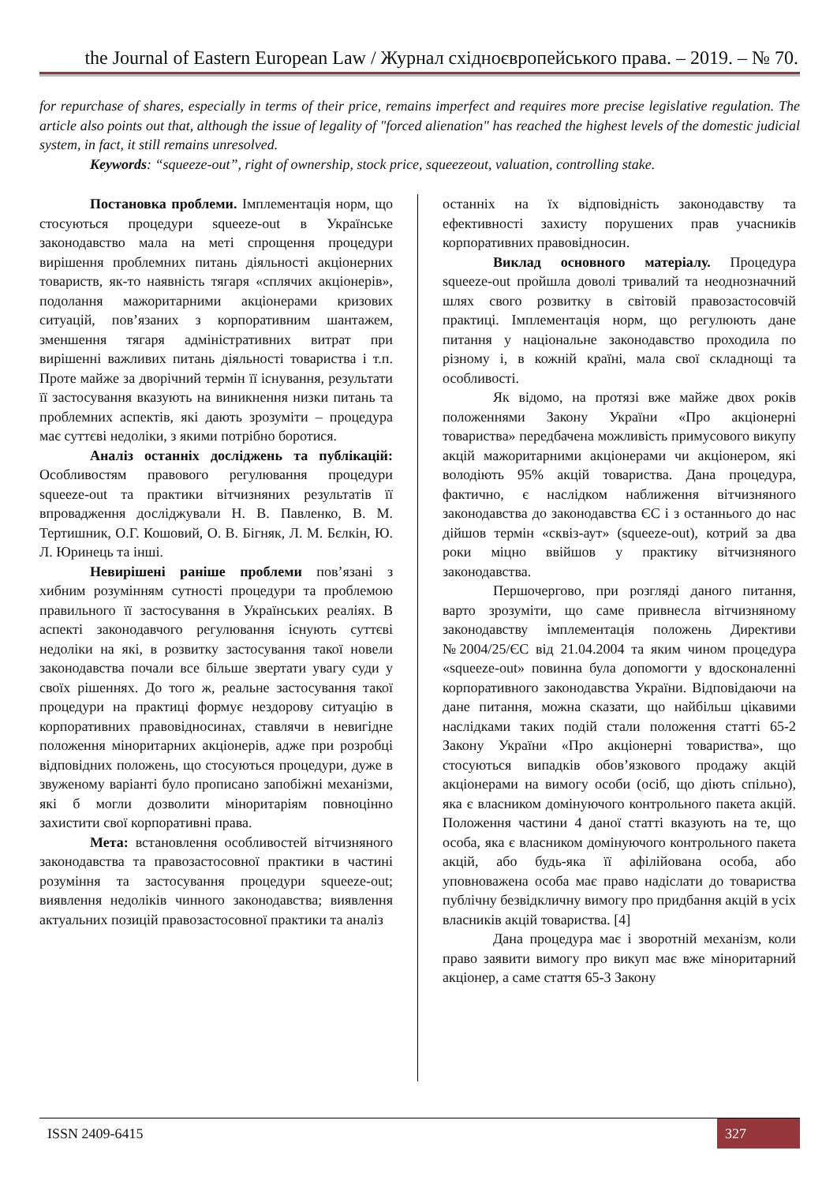the Journal of Eastern European Law / Журнал східноєвропейського права. – 2019. – № 70.
for repurchase of shares, especially in terms of their price, remains imperfect and requires more precise legislative regulation. The article also points out that, although the issue of legality of "forced alienation" has reached the highest levels of the domestic judicial system, in fact, it still remains unresolved.
Keywords: “squeeze-out”, right of ownership, stock price, squeezeout, valuation, controlling stake.
Постановка проблеми. Імплементація норм, що стосуються процедури squeeze-out в Українське законодавство мала на меті спрощення процедури вирішення проблемних питань діяльності акціонерних товариств, як-то наявність тягаря «сплячих акціонерів», подолання мажоритарними акціонерами кризових ситуацій, пов’язаних з корпоративним шантажем, зменшення тягаря адміністративних витрат при вирішенні важливих питань діяльності товариства і т.п. Проте майже за дворічний термін її існування, результати її застосування вказують на виникнення низки питань та проблемних аспектів, які дають зрозуміти – процедура має суттєві недоліки, з якими потрібно боротися.
Аналіз останніх досліджень та публікацій: Особливостям правового регулювання процедури squeeze-out та практики вітчизняних результатів її впровадження досліджували Н. В. Павленко, В. М. Тертишник, О.Г. Кошовий, О. В. Бігняк, Л. М. Бєлкін, Ю. Л. Юринець та інші.
Невирішені раніше проблеми пов’язані з хибним розумінням сутності процедури та проблемою правильного її застосування в Українських реаліях. В аспекті законодавчого регулювання існують суттєві недоліки на які, в розвитку застосування такої новели законодавства почали все більше звертати увагу суди у своїх рішеннях. До того ж, реальне застосування такої процедури на практиці формує нездорову ситуацію в корпоративних правовідносинах, ставлячи в невигідне положення міноритарних акціонерів, адже при розробці відповідних положень, що стосуються процедури, дуже в звуженому варіанті було прописано запобіжні механізми, які б могли дозволити міноритаріям повноцінно захистити свої корпоративні права.
Мета: встановлення особливостей вітчизняного законодавства та правозастосовної практики в частині розуміння та застосування процедури squeeze-out; виявлення недоліків чинного законодавства; виявлення актуальних позицій правозастосовної практики та аналіз
останніх на їх відповідність законодавству та ефективності захисту порушених прав учасників корпоративних правовідносин.
Виклад основного матеріалу. Процедура squeeze-out пройшла доволі тривалий та неоднозначний шлях свого розвитку в світовій правозастосовчій практиці. Імплементація норм, що регулюють дане питання у національне законодавство проходила по різному і, в кожній країні, мала свої складнощі та особливості.
Як відомо, на протязі вже майже двох років положеннями Закону України «Про акціонерні товариства» передбачена можливість примусового викупу акцій мажоритарними акціонерами чи акціонером, які володіють 95% акцій товариства. Дана процедура, фактично, є наслідком наближення вітчизняного законодавства до законодавства ЄС і з останнього до нас дійшов термін «сквіз-аут» (squeeze-out), котрий за два роки міцно ввійшов у практику вітчизняного законодавства.
Першочергово, при розгляді даного питання, варто зрозуміти, що саме привнесла вітчизняному законодавству імплементація положень Директиви №2004/25/ЄС від 21.04.2004 та яким чином процедура «squeeze-out» повинна була допомогти у вдосконаленні корпоративного законодавства України. Відповідаючи на дане питання, можна сказати, що найбільш цікавими наслідками таких подій стали положення статті 65-2 Закону України «Про акціонерні товариства», що стосуються випадків обов’язкового продажу акцій акціонерами на вимогу особи (осіб, що діють спільно), яка є власником домінуючого контрольного пакета акцій. Положення частини 4 даної статті вказують на те, що особа, яка є власником домінуючого контрольного пакета акцій, або будь-яка її афілійована особа, або уповноважена особа має право надіслати до товариства публічну безвідкличну вимогу про придбання акцій в усіх власників акцій товариства. [4]
Дана процедура має і зворотній механізм, коли право заявити вимогу про викуп має вже міноритарний акціонер, а саме стаття 65-3 Закону
ISSN 2409-6415 327